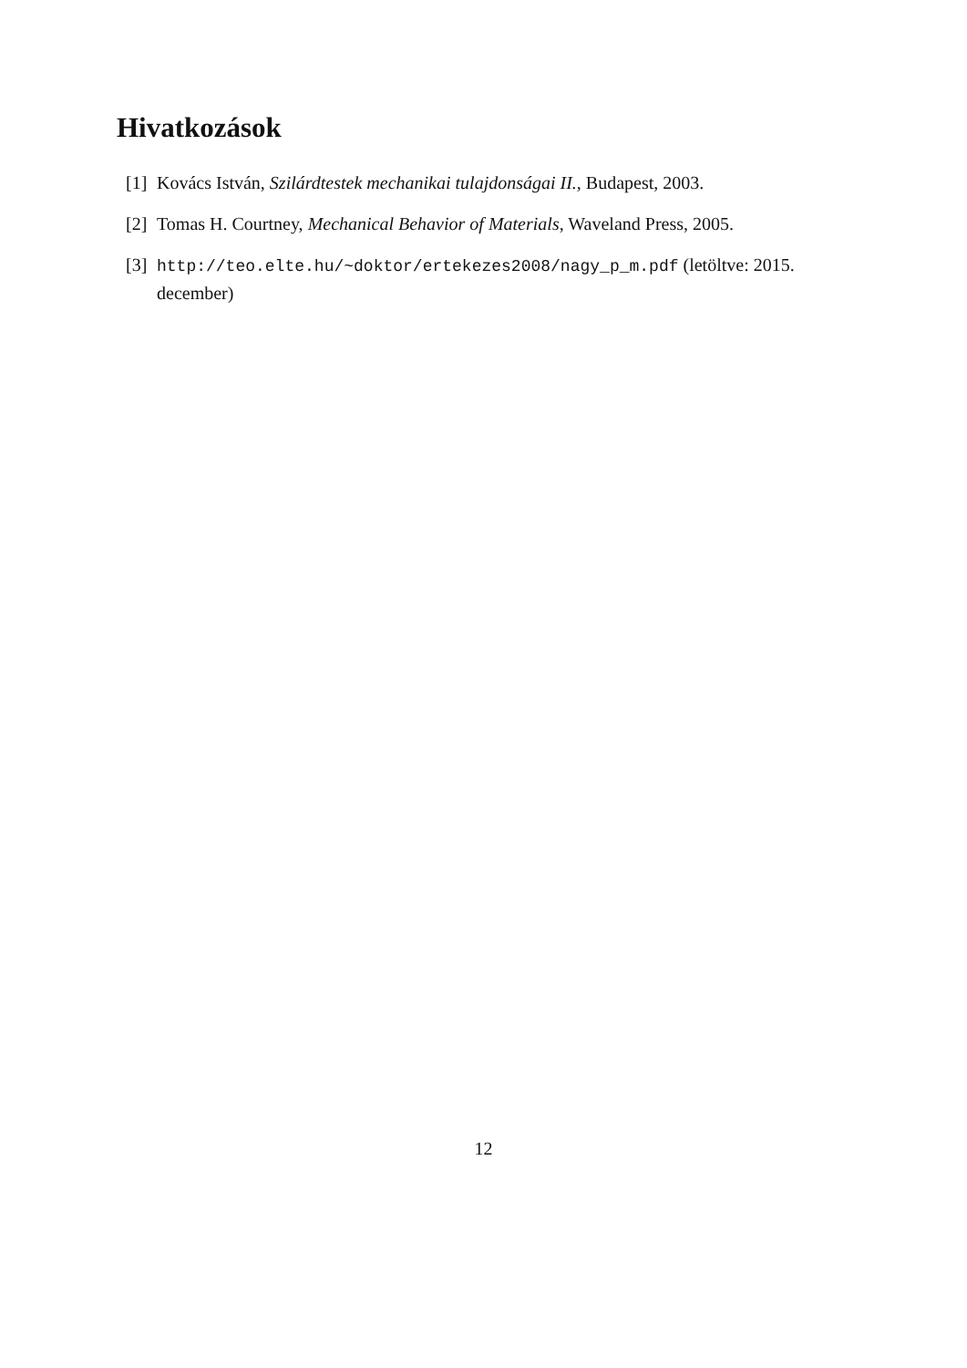Hivatkozások
[1]
Kovács István, Szilárdtestek mechanikai tulajdonságai II., Budapest, 2003.
[2]
Tomas H. Courtney, Mechanical Behavior of Materials, Waveland Press, 2005.
[3]
http://teo.elte.hu/~doktor/ertekezes2008/nagy_p_m.pdf (letöltve: 2015. december)
12